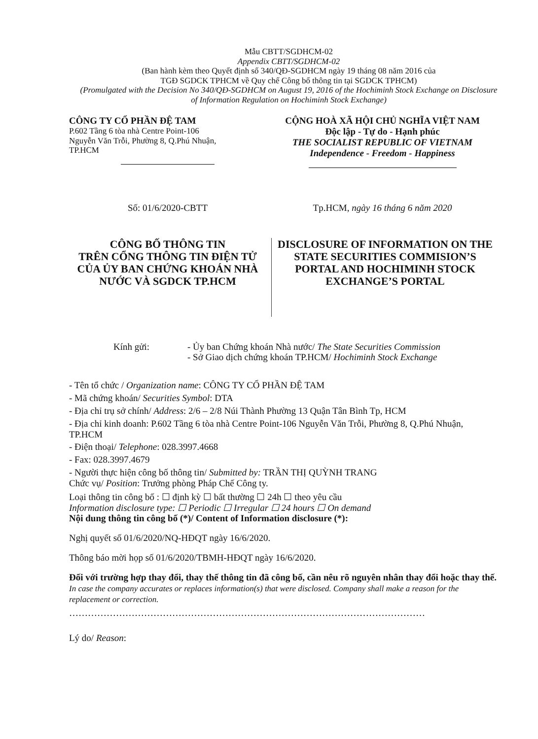Mẫu CBTT/SGDHCM-02
Appendix CBTT/SGDHCM-02
(Ban hành kèm theo Quyết định số 340/QĐ-SGDHCM ngày 19 tháng 08 năm 2016 của
TGĐ SGDCK TPHCM về Quy chế Công bố thông tin tại SGDCK TPHCM)
(Promulgated with the Decision No 340/QĐ-SGDHCM on August 19, 2016 of the Hochiminh Stock Exchange on Disclosure of Information Regulation on Hochiminh Stock Exchange)
CÔNG TY CỔ PHẦN ĐỆ TAM
P.602 Tầng 6 tòa nhà Centre Point-106
Nguyễn Văn Trỗi, Phường 8, Q.Phú Nhuận,
TP.HCM
CỘNG HOÀ XÃ HỘI CHỦ NGHĨA VIỆT NAM
Độc lập - Tự do - Hạnh phúc
THE SOCIALIST REPUBLIC OF VIETNAM
Independence - Freedom - Happiness
Số: 01/6/2020-CBTT Tp.HCM, ngày 16 tháng 6 năm 2020
CÔNG BỐ THÔNG TIN
TRÊN CỔNG THÔNG TIN ĐIỆN TỬ CỦA ỦY BAN CHỨNG KHOÁN NHÀ NƯỚC VÀ SGDCK TP.HCM
DISCLOSURE OF INFORMATION ON THE STATE SECURITIES COMMISION’S PORTAL AND HOCHIMINH STOCK EXCHANGE’S PORTAL
Kính gửi: - Ủy ban Chứng khoán Nhà nước/ The State Securities Commission
- Sở Giao dịch chứng khoán TP.HCM/ Hochiminh Stock Exchange
- Tên tổ chức / Organization name: CÔNG TY CỔ PHẦN ĐỆ TAM
- Mã chứng khoán/ Securities Symbol: DTA
- Địa chỉ trụ sở chính/ Address: 2/6 – 2/8 Núi Thành Phường 13 Quận Tân Bình Tp, HCM
- Địa chỉ kinh doanh: P.602 Tầng 6 tòa nhà Centre Point-106 Nguyễn Văn Trỗi, Phường 8, Q.Phú Nhuận, TP.HCM
- Điện thoại/ Telephone: 028.3997.4668
- Fax: 028.3997.4679
- Người thực hiện công bố thông tin/ Submitted by: TRẦN THỊ QUỲNH TRANG
Chức vụ/ Position: Trưởng phòng Pháp Chế Công ty.
Loại thông tin công bố : ☐ định kỳ ☐ bất thường ☐ 24h ☐ theo yêu cầu
Information disclosure type: ☐ Periodic ☐ Irregular ☐ 24 hours ☐ On demand
Nội dung thông tin công bố (*)/ Content of Information disclosure (*):
Nghị quyết số 01/6/2020/NQ-HĐQT ngày 16/6/2020.
Thông báo mời họp số 01/6/2020/TBMH-HĐQT ngày 16/6/2020.
Đối với trường hợp thay đổi, thay thế thông tin đã công bố, cần nêu rõ nguyên nhân thay đổi hoặc thay thế.
In case the company accurates or replaces information(s) that were disclosed. Company shall make a reason for the replacement or correction.
……………………………………………………………………………………………………
Lý do/ Reason: